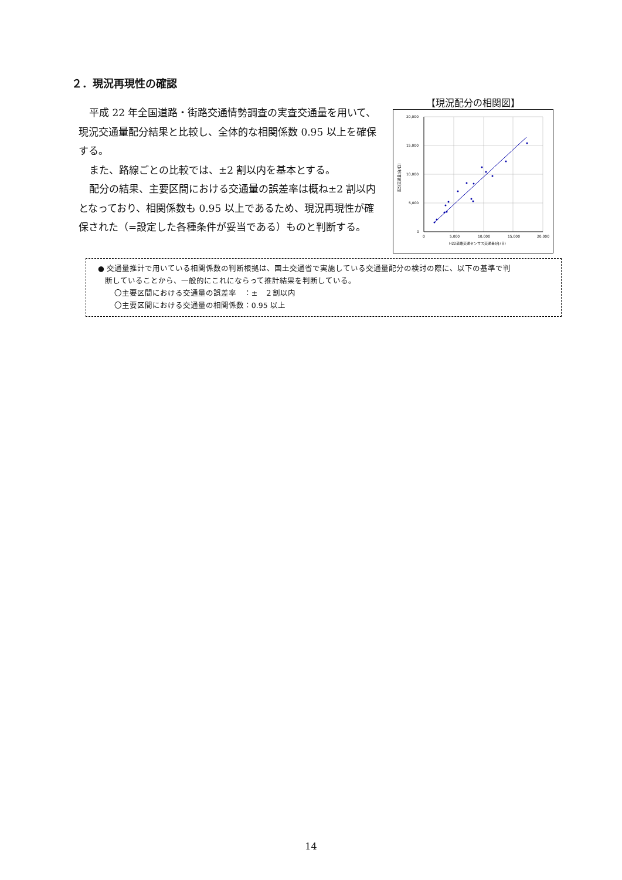２．現況再現性の確認
平成 22 年全国道路・街路交通情勢調査の実査交通量を用いて、現況交通量配分結果と比較し、全体的な相関係数 0.95 以上を確保する。
また、路線ごとの比較では、±2 割以内を基本とする。
配分の結果、主要区間における交通量の誤差率は概ね±2 割以内となっており、相関係数も 0.95 以上であるため、現況再現性が確保された（=設定した各種条件が妥当である）ものと判断する。
【現況配分の相関図】
20,000
15,000
10,000
5,000
0
0
5,000
10,000
15,000
20,000
H22道路交通センサス交通量(台/日)
配分交通量(台/日)
● 交通量推計で用いている相関係数の判断根拠は、国土交通省で実施している交通量配分の検討の際に、以下の基準で判
断していることから、一般的にこれにならって推計結果を判断している。
〇主要区間における交通量の誤差率　：±　２割以内
〇主要区間における交通量の相関係数：0.95 以上
14